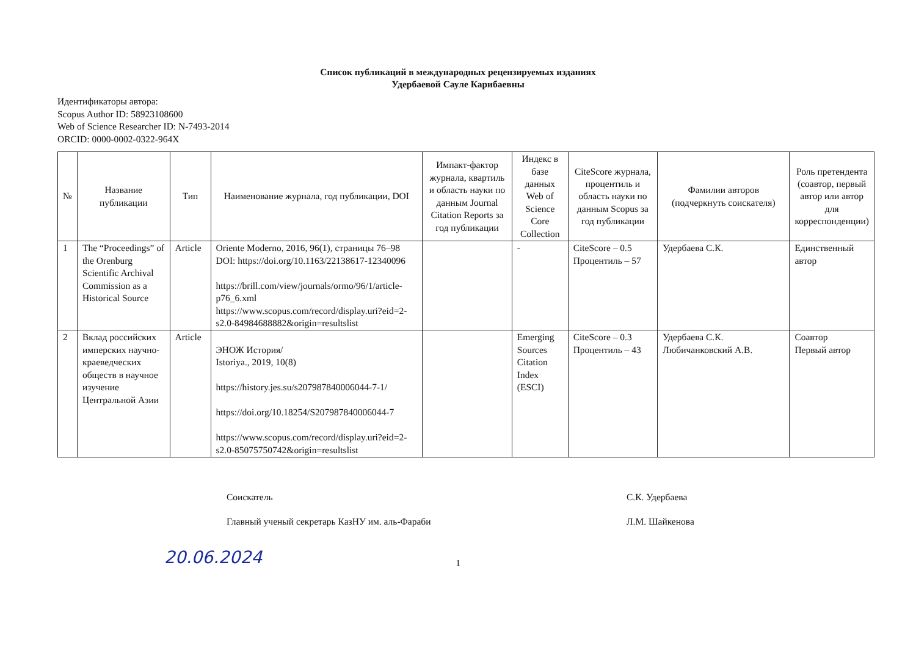Список публикаций в международных рецензируемых изданиях
Удербаевой Сауле Карибаевны
Идентификаторы автора:
Scopus Author ID: 58923108600
Web of Science Researcher ID: N-7493-2014
ORCID: 0000-0002-0322-964X
| № | Название публикации | Тип | Наименование журнала, год публикации, DOI | Импакт-фактор журнала, квартиль и область науки по данным Journal Citation Reports за год публикации | Индекс в базе данных Web of Science Core Collection | CiteScore журнала, процентиль и область науки по данным Scopus за год публикации | Фамилии авторов (подчеркнуть соискателя) | Роль претендента (соавтор, первый автор или автор для корреспонденции) |
| --- | --- | --- | --- | --- | --- | --- | --- | --- |
| 1 | The “Proceedings” of the Orenburg Scientific Archival Commission as a Historical Source | Article | Oriente Moderno, 2016, 96(1), страницы 76–98 DOI: https://doi.org/10.1163/22138617-12340096 https://brill.com/view/journals/ormo/96/1/article-p76_6.xml https://www.scopus.com/record/display.uri?eid=2-s2.0-84984688882&origin=resultslist | | - | CiteScore – 0.5 Процентиль – 57 | Удербаева С.К. | Единственный автор |
| 2 | Вклад российских имперских научно-краеведческих обществ в научное изучение Центральной Азии | Article | ЭНОЖ История/ Istoriya., 2019, 10(8) https://history.jes.su/s207987840006044-7-1/ https://doi.org/10.18254/S207987840006044-7 https://www.scopus.com/record/display.uri?eid=2-s2.0-85075750742&origin=resultslist | | Emerging Sources Citation Index (ESCI) | CiteScore – 0.3 Процентиль – 43 | Удербаева С.К. Любичанковский А.В. | Соавтор Первый автор |
Соискатель
Главный ученый секретарь КазНУ им. аль-Фараби
С.К. Удербаева
Л.М. Шайкенова
20.06.2024
1